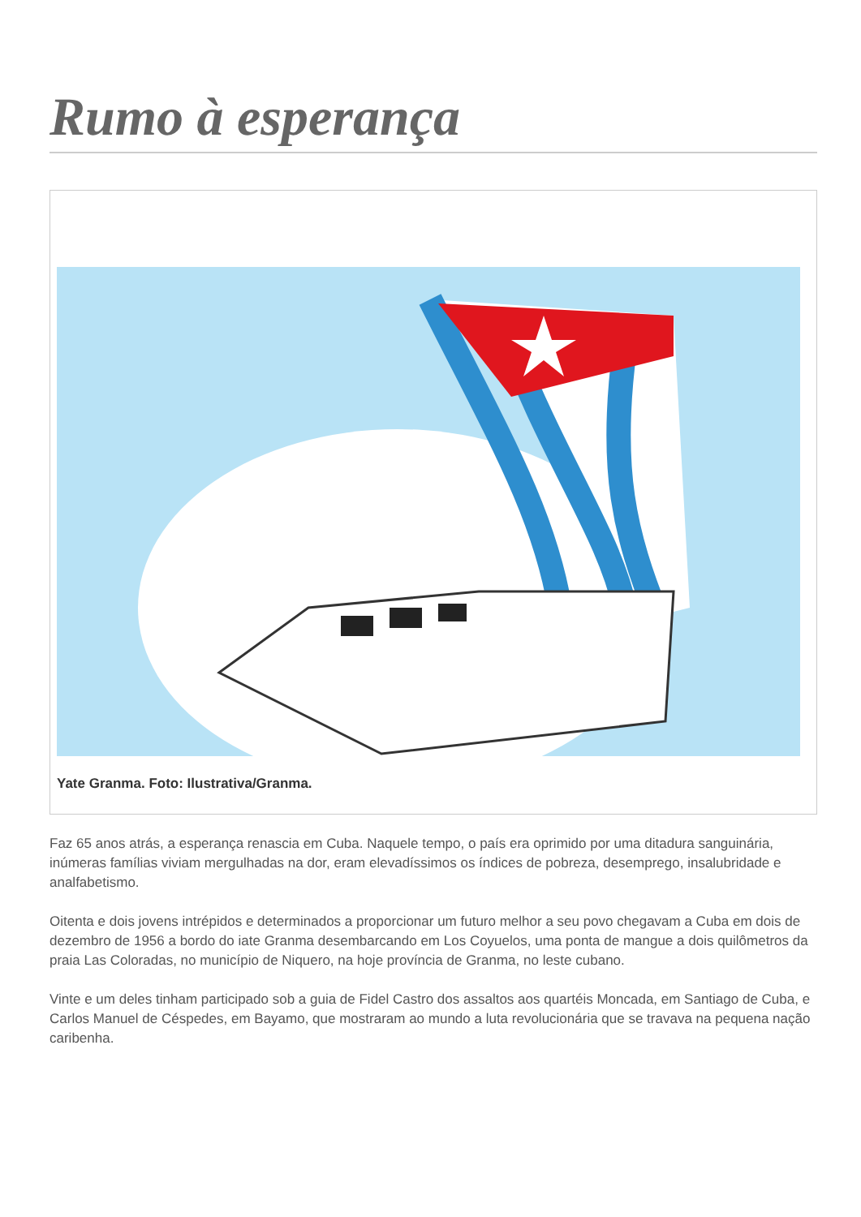Rumo à esperança
Yate Granma. Foto: Ilustrativa/Granma.
Faz 65 anos atrás, a esperança renascia em Cuba. Naquele tempo, o país era oprimido por uma ditadura sanguinária, inúmeras famílias viviam mergulhadas na dor, eram elevadíssimos os índices de pobreza, desemprego, insalubridade e analfabetismo.
Oitenta e dois jovens intrépidos e determinados a proporcionar um futuro melhor a seu povo chegavam a Cuba em dois de dezembro de 1956 a bordo do iate Granma desembarcando em Los Coyuelos, uma ponta de mangue a dois quilômetros da praia Las Coloradas, no município de Niquero, na hoje província de Granma, no leste cubano.
Vinte e um deles tinham participado sob a guia de Fidel Castro dos assaltos aos quartéis Moncada, em Santiago de Cuba, e Carlos Manuel de Céspedes, em Bayamo, que mostraram ao mundo a luta revolucionária que se travava na pequena nação caribenha.